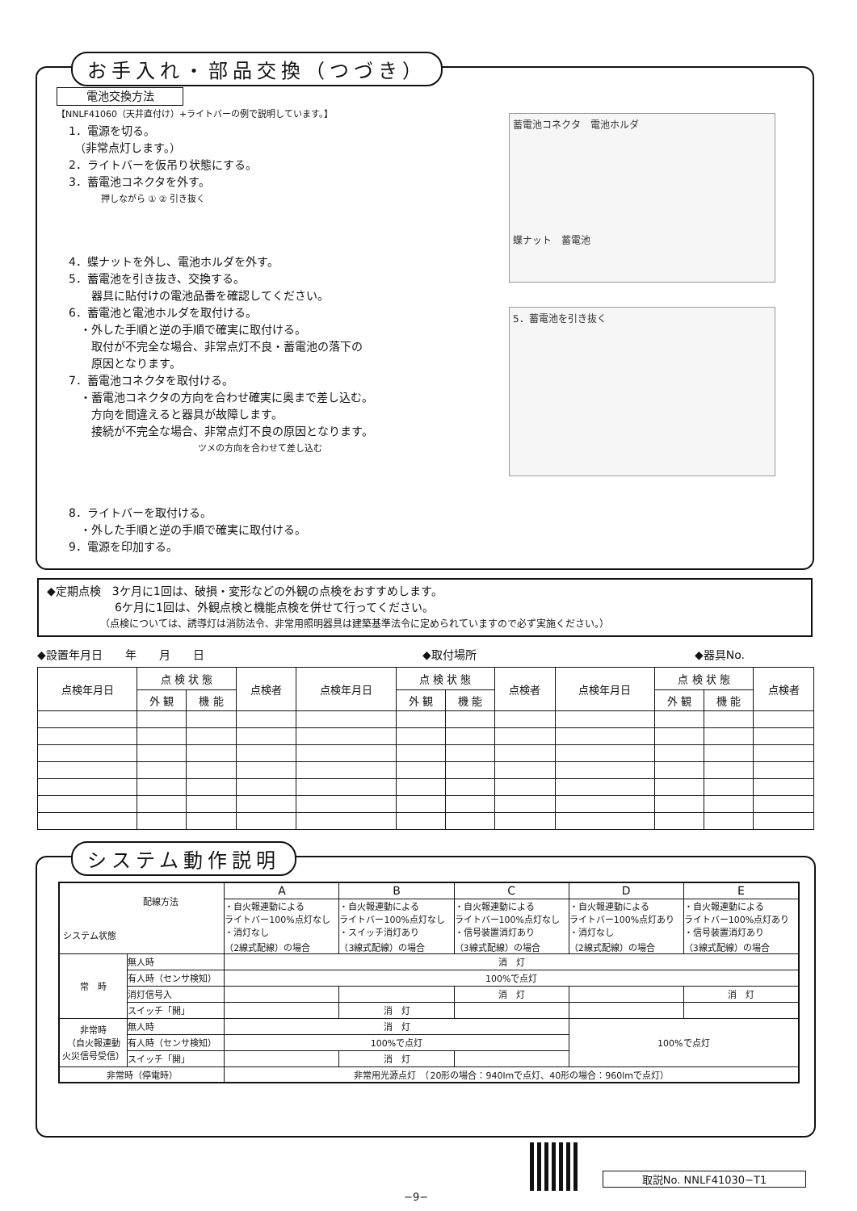お手入れ・部品交換（つづき）
電池交換方法
【NNLF41060（天井直付け）+ライトバーの例で説明しています。】
1．電源を切る。
　（非常点灯します。）
2．ライトバーを仮吊り状態にする。
3．蓄電池コネクタを外す。
押しながら ① ② 引き抜く
4．蝶ナットを外し、電池ホルダを外す。
5．蓄電池を引き抜き、交換する。
　　器具に貼付けの電池品番を確認してください。
6．蓄電池と電池ホルダを取付ける。
　・外した手順と逆の手順で確実に取付ける。
　　取付が不完全な場合、非常点灯不良・蓄電池の落下の
　　原因となります。
7．蓄電池コネクタを取付ける。
　・蓄電池コネクタの方向を合わせ確実に奥まで差し込む。
　　方向を間違えると器具が故障します。
　　接続が不完全な場合、非常点灯不良の原因となります。
ツメの方向を合わせて差し込む
8．ライトバーを取付ける。
　・外した手順と逆の手順で確実に取付ける。
9．電源を印加する。
蓄電池コネクタ　電池ホルダ
蝶ナット　蓄電池
5．蓄電池を引き抜く
◆定期点検　3ケ月に1回は、破損・変形などの外観の点検をおすすめします。
　　　　　　6ケ月に1回は、外観点検と機能点検を併せて行ってください。
　　　　　　（点検については、誘導灯は消防法令、非常用照明器具は建築基準法令に定められていますので必ず実施ください。）
◆設置年月日　　年　　月　　日 ◆取付場所 ◆器具No.　　　　　　
| 点検年月日 | 点 検 状 態 | | 点検者 | 点検年月日 | 点 検 状 態 | | 点検者 | 点検年月日 | 点 検 状 態 | | 点検者 |
| --- | --- | --- | --- | --- | --- | --- | --- | --- | --- | --- | --- |
| | 外 観 | 機 能 | | | 外 観 | 機 能 | | | 外 観 | 機 能 | |
システム動作説明
| 配線方法 システム状態 | | A | B | C | D | E |
| --- | --- | --- | --- | --- | --- | --- |
| | | ・自火報連動による ライトバー100%点灯なし ・消灯なし （2線式配線）の場合 | ・自火報連動による ライトバー100%点灯なし ・スイッチ消灯あり （3線式配線）の場合 | ・自火報連動による ライトバー100%点灯なし ・信号装置消灯あり （3線式配線）の場合 | ・自火報連動による ライトバー100%点灯あり ・消灯なし （2線式配線）の場合 | ・自火報連動による ライトバー100%点灯あり ・信号装置消灯あり （3線式配線）の場合 |
| 常 時 | 無人時 | 消 灯 | | | | |
| | 有人時（センサ検知） | 100%で点灯 | | | | |
| | 消灯信号入 | | | 消 灯 | | 消 灯 |
| | スイッチ「開」 | | 消 灯 | | | |
| 非常時 （自火報連動 火災信号受信） | 無人時 | 消 灯 | | | 100%で点灯 | |
| | 有人時（センサ検知） | 100%で点灯 | | | | |
| | スイッチ「開」 | | 消 灯 | | | |
| 非常時（停電時） | | 非常用光源点灯 （20形の場合：940lmで点灯、40形の場合：960lmで点灯） | | | | |
取説No. NNLF41030−T1
−9−